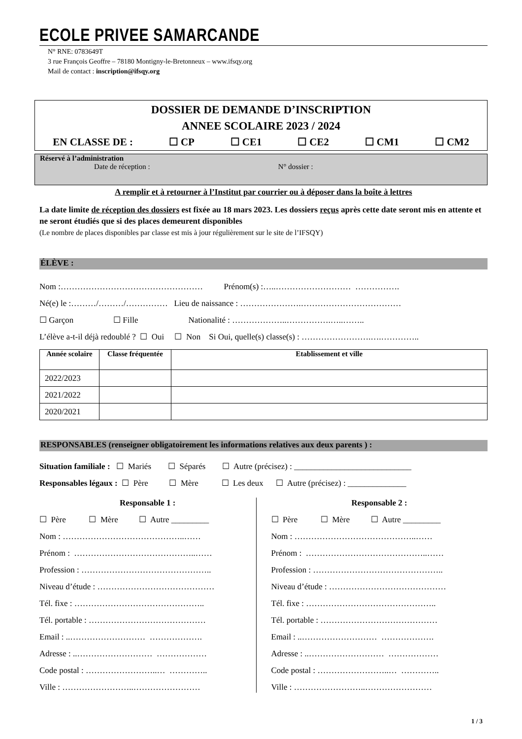ECOLE PRIVEE SAMARCANDE
N° RNE: 0783649T
3 rue François Geoffre – 78180 Montigny-le-Bretonneux – www.ifsqy.org
Mail de contact : inscription@ifsqy.org
DOSSIER DE DEMANDE D’INSCRIPTION
ANNEE SCOLAIRE 2023 / 2024
EN CLASSE DE : ☐ CP ☐ CE1 ☐ CE2 ☐ CM1 ☐ CM2
Réservé à l’administration
Date de réception : N° dossier :
A remplir et à retourner à l’Institut par courrier ou à déposer dans la boîte à lettres
La date limite de réception des dossiers est fixée au 18 mars 2023. Les dossiers reçus après cette date seront mis en attente et ne seront étudiés que si des places demeurent disponibles
(Le nombre de places disponibles par classe est mis à jour régulièrement sur le site de l’IFSQY)
ÉLÈVE :
Nom :…………………………………………… Prénom(s) :…..……………………… …………….
Né(e) le :………/………/…………… Lieu de naissance : ………………….………………………………
☐ Garçon ☐ Fille Nationalité : ………………..…………….…..……..
L’élève a-t-il déjà redoublé ? ☐ Oui ☐ Non Si Oui, quelle(s) classe(s) : …………………….….…………..
| Année scolaire | Classe fréquentée | Etablissement et ville |
| --- | --- | --- |
| 2022/2023 | | |
| 2021/2022 | | |
| 2020/2021 | | |
RESPONSABLES (renseigner obligatoirement les informations relatives aux deux parents ) :
Situation familiale : ☐ Mariés ☐ Séparés ☐ Autre (précisez) : ____________________________
Responsables légaux : ☐ Père ☐ Mère ☐ Les deux ☐ Autre (précisez) : ______________
Responsable 1 :
☐ Père ☐ Mère ☐ Autre _________
Nom : ……………………………………..……
Prénom : ……………………………………..……
Profession : ………………………………………..
Niveau d’étude : ……………………………………
Tél. fixe : ………………………………………..
Tél. portable : ……………………………………
Email : ..……………………… ……………….
Adresse : ..……………………… ………………
Code postal : ……………………..… …………..
Ville : ……………………..……………………
Responsable 2 :
☐ Père ☐ Mère ☐ Autre _________
Nom : ……………………………………..……
Prénom : ……………………………………..……
Profession : ………………………………………..
Niveau d’étude : ……………………………………
Tél. fixe : ………………………………………..
Tél. portable : ……………………………………
Email : ..……………………… ……………….
Adresse : ..……………………… ………………
Code postal : ……………………..… …………..
Ville : ……………………..……………………
1 / 3